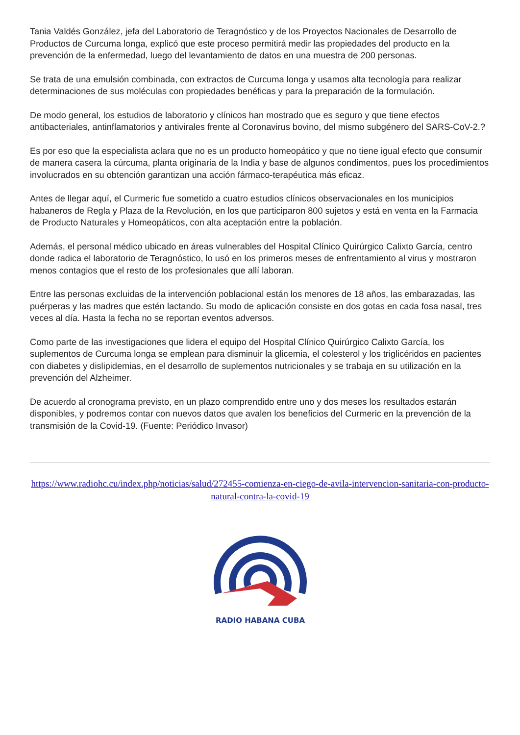Tania Valdés González, jefa del Laboratorio de Teragnóstico y de los Proyectos Nacionales de Desarrollo de Productos de Curcuma longa, explicó que este proceso permitirá medir las propiedades del producto en la prevención de la enfermedad, luego del levantamiento de datos en una muestra de 200 personas.
Se trata de una emulsión combinada, con extractos de Curcuma longa y usamos alta tecnología para realizar determinaciones de sus moléculas con propiedades benéficas y para la preparación de la formulación.
De modo general, los estudios de laboratorio y clínicos han mostrado que es seguro y que tiene efectos antibacteriales, antinflamatorios y antivirales frente al Coronavirus bovino, del mismo subgénero del SARS-CoV-2.?
Es por eso que la especialista aclara que no es un producto homeopático y que no tiene igual efecto que consumir de manera casera la cúrcuma, planta originaria de la India y base de algunos condimentos, pues los procedimientos involucrados en su obtención garantizan una acción fármaco-terapéutica más eficaz.
Antes de llegar aquí, el Curmeric fue sometido a cuatro estudios clínicos observacionales en los municipios habaneros de Regla y Plaza de la Revolución, en los que participaron 800 sujetos y está en venta en la Farmacia de Producto Naturales y Homeopáticos, con alta aceptación entre la población.
Además, el personal médico ubicado en áreas vulnerables del Hospital Clínico Quirúrgico Calixto García, centro donde radica el laboratorio de Teragnóstico, lo usó en los primeros meses de enfrentamiento al virus y mostraron menos contagios que el resto de los profesionales que allí laboran.
Entre las personas excluidas de la intervención poblacional están los menores de 18 años, las embarazadas, las puérperas y las madres que estén lactando. Su modo de aplicación consiste en dos gotas en cada fosa nasal, tres veces al día. Hasta la fecha no se reportan eventos adversos.
Como parte de las investigaciones que lidera el equipo del Hospital Clínico Quirúrgico Calixto García, los suplementos de Curcuma longa se emplean para disminuir la glicemia, el colesterol y los triglicéridos en pacientes con diabetes y dislipidemias, en el desarrollo de suplementos nutricionales y se trabaja en su utilización en la prevención del Alzheimer.
De acuerdo al cronograma previsto, en un plazo comprendido entre uno y dos meses los resultados estarán disponibles, y podremos contar con nuevos datos que avalen los beneficios del Curmeric en la prevención de la transmisión de la Covid-19. (Fuente: Periódico Invasor)
https://www.radiohc.cu/index.php/noticias/salud/272455-comienza-en-ciego-de-avila-intervencion-sanitaria-con-producto-natural-contra-la-covid-19
RADIO HABANA CUBA